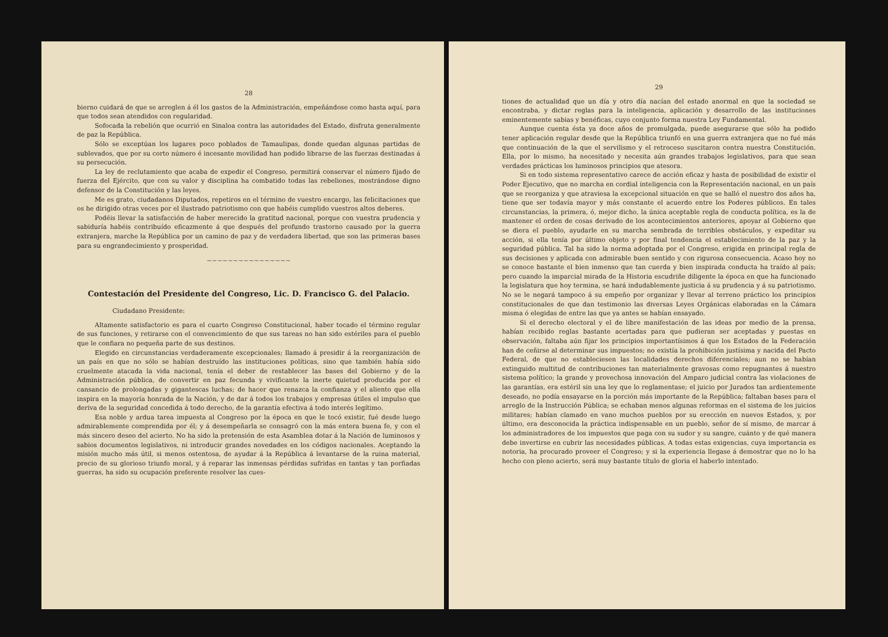28
bierno cuidará de que se arreglen á él los gastos de la Administración, empeñándose como hasta aquí, para que todos sean atendidos con regularidad.
Sofocada la rebelión que ocurrió en Sinaloa contra las autoridades del Estado, disfruta generalmente de paz la República.
Sólo se exceptúan los lugares poco poblados de Tamaulipas, donde quedan algunas partidas de sublevados, que por su corto número é incesante movilidad han podido librarse de las fuerzas destinadas á su persecución.
La ley de reclutamiento que acaba de expedir el Congreso, permitirá conservar el número fijado de fuerza del Ejército, que con su valor y disciplina ha combatido todas las rebeliones, mostrándose digno defensor de la Constitución y las leyes.
Me es grato, ciudadanos Diputados, repetiros en el término de vuestro encargo, las felicitaciones que os he dirigido otras veces por el ilustrado patriotismo con que habéis cumplido vuestros altos deberes.
Podéis llevar la satisfacción de haber merecido la gratitud nacional, porque con vuestra prudencia y sabiduría habéis contribuído eficazmente á que después del profundo trastorno causado por la guerra extranjera, marche la República por un camino de paz y de verdadera libertad, que son las primeras bases para su engrandecimiento y prosperidad.
~~~~~~~~~~~~~~~~
Contestación del Presidente del Congreso, Lic. D. Francisco G. del Palacio.
Ciudadano Presidente:
Altamente satisfactorio es para el cuarto Congreso Constitucional, haber tocado el término regular de sus funciones, y retirarse con el convencimiento de que sus tareas no han sido estériles para el pueblo que le confiara no pequeña parte de sus destinos.
Elegido en circunstancias verdaderamente excepcionales; llamado á presidir á la reorganización de un país en que no sólo se habían destruído las instituciones políticas, sino que también había sido cruelmente atacada la vida nacional, tenía el deber de restablecer las bases del Gobierno y de la Administración pública, de convertir en paz fecunda y vivificante la inerte quietud producida por el cansancio de prolongadas y gigantescas luchas; de hacer que renazca la confianza y el aliento que ella inspira en la mayoría honrada de la Nación, y de dar á todos los trabajos y empresas útiles el impulso que deriva de la seguridad concedida á todo derecho, de la garantía efectiva á todo interés legítimo.
Esa noble y ardua tarea impuesta al Congreso por la época en que le tocó existir, fué desde luego admirablemente comprendida por él; y á desempeñarla se consagró con la más entera buena fe, y con el más sincero deseo del acierto. No ha sido la pretensión de esta Asamblea dotar á la Nación de luminosos y sabios documentos legislativos, ni introducir grandes novedades en los códigos nacionales. Aceptando la misión mucho más útil, si menos ostentosa, de ayudar á la República á levantarse de la ruina material, precio de su glorioso triunfo moral, y á reparar las inmensas pérdidas sufridas en tantas y tan porfiadas guerras, ha sido su ocupación preferente resolver las cues-
29
tiones de actualidad que un día y otro día nacían del estado anormal en que la sociedad se encontraba, y dictar reglas para la inteligencia, aplicación y desarrollo de las instituciones eminentemente sabias y benéficas, cuyo conjunto forma nuestra Ley Fundamental.
Aunque cuenta ésta ya doce años de promulgada, puede asegurarse que sólo ha podido tener aplicación regular desde que la República triunfó en una guerra extranjera que no fué más que continuación de la que el servilismo y el retroceso suscitaron contra nuestra Constitución. Ella, por lo mismo, ha necesitado y necesita aún grandes trabajos legislativos, para que sean verdades prácticas los luminosos principios que atesora.
Si en todo sistema representativo carece de acción eficaz y hasta de posibilidad de existir el Poder Ejecutivo, que no marcha en cordial inteligencia con la Representación nacional, en un país que se reorganiza y que atraviesa la excepcional situación en que se halló el nuestro dos años ha, tiene que ser todavía mayor y más constante el acuerdo entre los Poderes públicos. En tales circunstancias, la primera, ó, mejor dicho, la única aceptable regla de conducta política, es la de mantener el orden de cosas derivado de los acontecimientos anteriores, apoyar al Gobierno que se diera el pueblo, ayudarle en su marcha sembrada de terribles obstáculos, y expeditar su acción, si ella tenía por último objeto y por final tendencia el establecimiento de la paz y la seguridad pública. Tal ha sido la norma adoptada por el Congreso, erigida en principal regla de sus decisiones y aplicada con admirable buen sentido y con rigurosa consecuencia. Acaso hoy no se conoce bastante el bien inmenso que tan cuerda y bien inspirada conducta ha traído al país; pero cuando la imparcial mirada de la Historia escudriñe diligente la época en que ha funcionado la legislatura que hoy termina, se hará indudablemente justicia á su prudencia y á su patriotismo. No se le negará tampoco á su empeño por organizar y llevar al terreno práctico los principios constitucionales de que dan testimonio las diversas Leyes Orgánicas elaboradas en la Cámara misma ó elegidas de entre las que ya antes se habían ensayado.
Si el derecho electoral y el de libre manifestación de las ideas por medio de la prensa, habían recibido reglas bastante acertadas para que pudieran ser aceptadas y puestas en observación, faltaba aún fijar los principios importantísimos á que los Estados de la Federación han de ceñirse al determinar sus impuestos; no existía la prohibición justísima y nacida del Pacto Federal, de que no estableciesen las localidades derechos diferenciales; aun no se habían extinguido multitud de contribuciones tan materialmente gravosas como repugnantes á nuestro sistema político; la grande y provechosa innovación del Amparo judicial contra las violaciones de las garantías, era estéril sin una ley que lo reglamentase; el juicio por Jurados tan ardientemente deseado, no podía ensayarse en la porción más importante de la República; faltaban bases para el arreglo de la Instrucción Pública; se echaban menos algunas reformas en el sistema de los juicios militares; habían clamado en vano muchos pueblos por su erección en nuevos Estados, y, por último, era desconocida la práctica indispensable en un pueblo, señor de sí mismo, de marcar á los administradores de los impuestos que paga con su sudor y su sangre, cuánto y de qué manera debe invertirse en cubrir las necesidades públicas. A todas estas exigencias, cuya importancia es notoria, ha procurado proveer el Congreso; y si la experiencia llegase á demostrar que no lo ha hecho con pleno acierto, será muy bastante título de gloria el haberlo intentado.